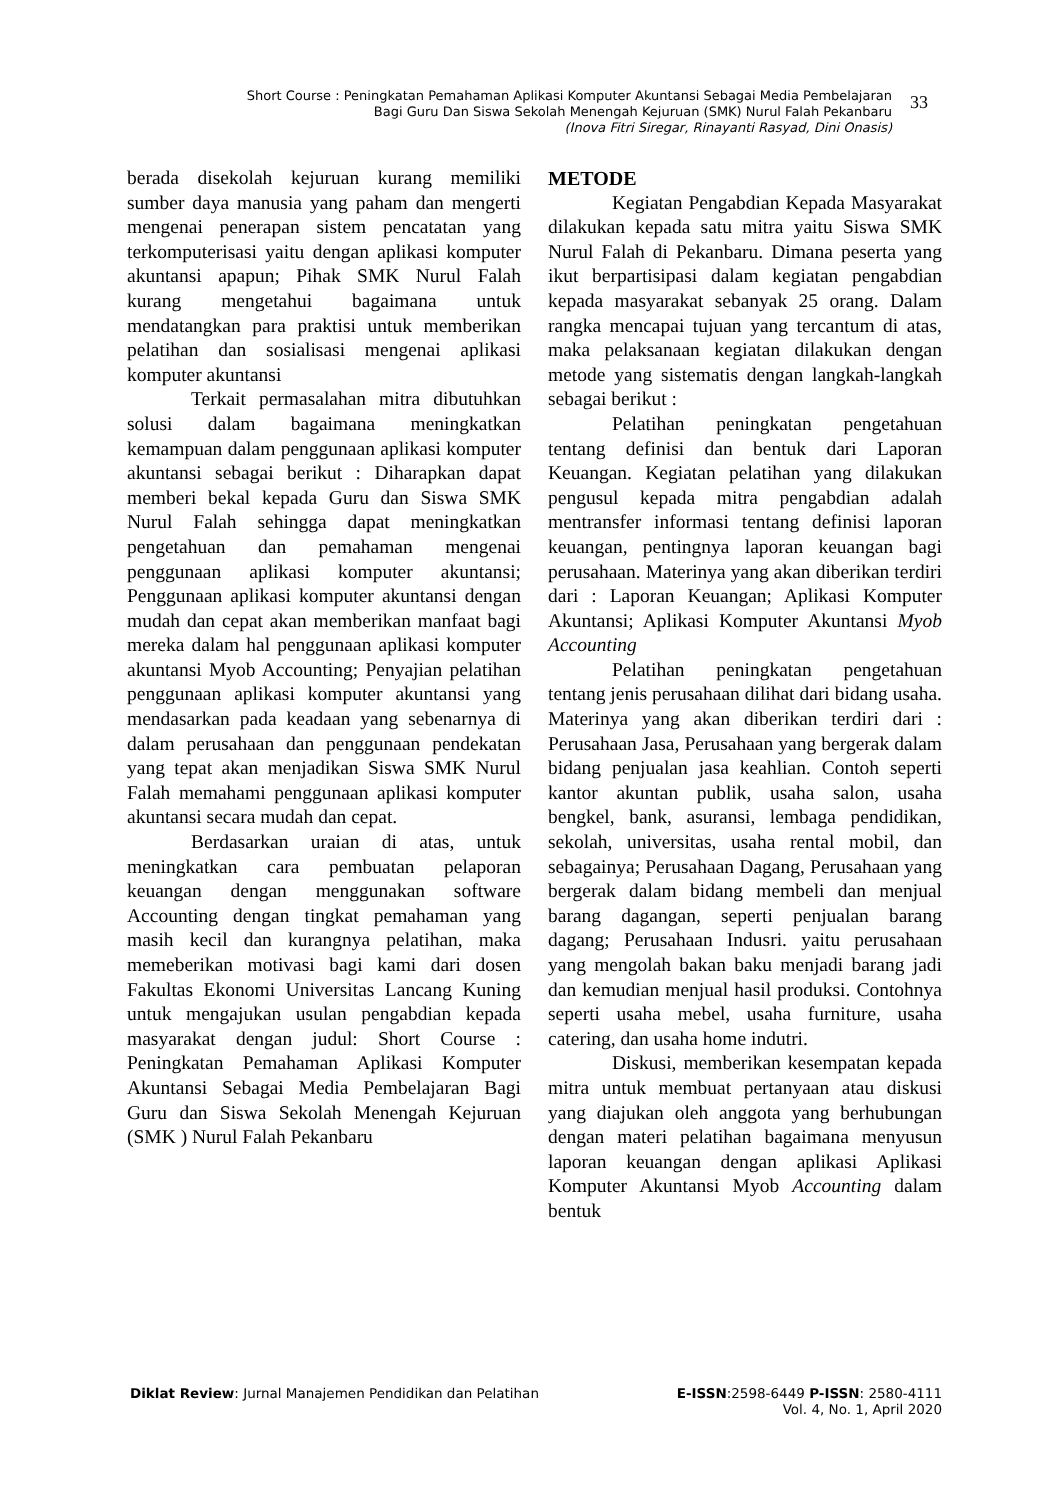Short Course : Peningkatan Pemahaman Aplikasi Komputer Akuntansi Sebagai Media Pembelajaran
Bagi Guru Dan Siswa Sekolah Menengah Kejuruan (SMK) Nurul Falah Pekanbaru
(Inova Fitri Siregar, Rinayanti Rasyad, Dini Onasis)
33
berada disekolah kejuruan kurang memiliki sumber daya manusia yang paham dan mengerti mengenai penerapan sistem pencatatan yang terkomputerisasi yaitu dengan aplikasi komputer akuntansi apapun; Pihak SMK Nurul Falah kurang mengetahui bagaimana untuk mendatangkan para praktisi untuk memberikan pelatihan dan sosialisasi mengenai aplikasi komputer akuntansi
Terkait permasalahan mitra dibutuhkan solusi dalam bagaimana meningkatkan kemampuan dalam penggunaan aplikasi komputer akuntansi sebagai berikut : Diharapkan dapat memberi bekal kepada Guru dan Siswa SMK Nurul Falah sehingga dapat meningkatkan pengetahuan dan pemahaman mengenai penggunaan aplikasi komputer akuntansi; Penggunaan aplikasi komputer akuntansi dengan mudah dan cepat akan memberikan manfaat bagi mereka dalam hal penggunaan aplikasi komputer akuntansi Myob Accounting; Penyajian pelatihan penggunaan aplikasi komputer akuntansi yang mendasarkan pada keadaan yang sebenarnya di dalam perusahaan dan penggunaan pendekatan yang tepat akan menjadikan Siswa SMK Nurul Falah memahami penggunaan aplikasi komputer akuntansi secara mudah dan cepat.
Berdasarkan uraian di atas, untuk meningkatkan cara pembuatan pelaporan keuangan dengan menggunakan software Accounting dengan tingkat pemahaman yang masih kecil dan kurangnya pelatihan, maka memeberikan motivasi bagi kami dari dosen Fakultas Ekonomi Universitas Lancang Kuning untuk mengajukan usulan pengabdian kepada masyarakat dengan judul: Short Course : Peningkatan Pemahaman Aplikasi Komputer Akuntansi Sebagai Media Pembelajaran Bagi Guru dan Siswa Sekolah Menengah Kejuruan (SMK ) Nurul Falah Pekanbaru
METODE
Kegiatan Pengabdian Kepada Masyarakat dilakukan kepada satu mitra yaitu Siswa SMK Nurul Falah di Pekanbaru. Dimana peserta yang ikut berpartisipasi dalam kegiatan pengabdian kepada masyarakat sebanyak 25 orang. Dalam rangka mencapai tujuan yang tercantum di atas, maka pelaksanaan kegiatan dilakukan dengan metode yang sistematis dengan langkah-langkah sebagai berikut :
Pelatihan peningkatan pengetahuan tentang definisi dan bentuk dari Laporan Keuangan. Kegiatan pelatihan yang dilakukan pengusul kepada mitra pengabdian adalah mentransfer informasi tentang definisi laporan keuangan, pentingnya laporan keuangan bagi perusahaan. Materinya yang akan diberikan terdiri dari : Laporan Keuangan; Aplikasi Komputer Akuntansi; Aplikasi Komputer Akuntansi Myob Accounting
Pelatihan peningkatan pengetahuan tentang jenis perusahaan dilihat dari bidang usaha. Materinya yang akan diberikan terdiri dari : Perusahaan Jasa, Perusahaan yang bergerak dalam bidang penjualan jasa keahlian. Contoh seperti kantor akuntan publik, usaha salon, usaha bengkel, bank, asuransi, lembaga pendidikan, sekolah, universitas, usaha rental mobil, dan sebagainya; Perusahaan Dagang, Perusahaan yang bergerak dalam bidang membeli dan menjual barang dagangan, seperti penjualan barang dagang; Perusahaan Indusri. yaitu perusahaan yang mengolah bakan baku menjadi barang jadi dan kemudian menjual hasil produksi. Contohnya seperti usaha mebel, usaha furniture, usaha catering, dan usaha home indutri.
Diskusi, memberikan kesempatan kepada mitra untuk membuat pertanyaan atau diskusi yang diajukan oleh anggota yang berhubungan dengan materi pelatihan bagaimana menyusun laporan keuangan dengan aplikasi Aplikasi Komputer Akuntansi Myob Accounting dalam bentuk
Diklat Review: Jurnal Manajemen Pendidikan dan Pelatihan
E-ISSN:2598-6449 P-ISSN: 2580-4111
Vol. 4, No. 1, April 2020